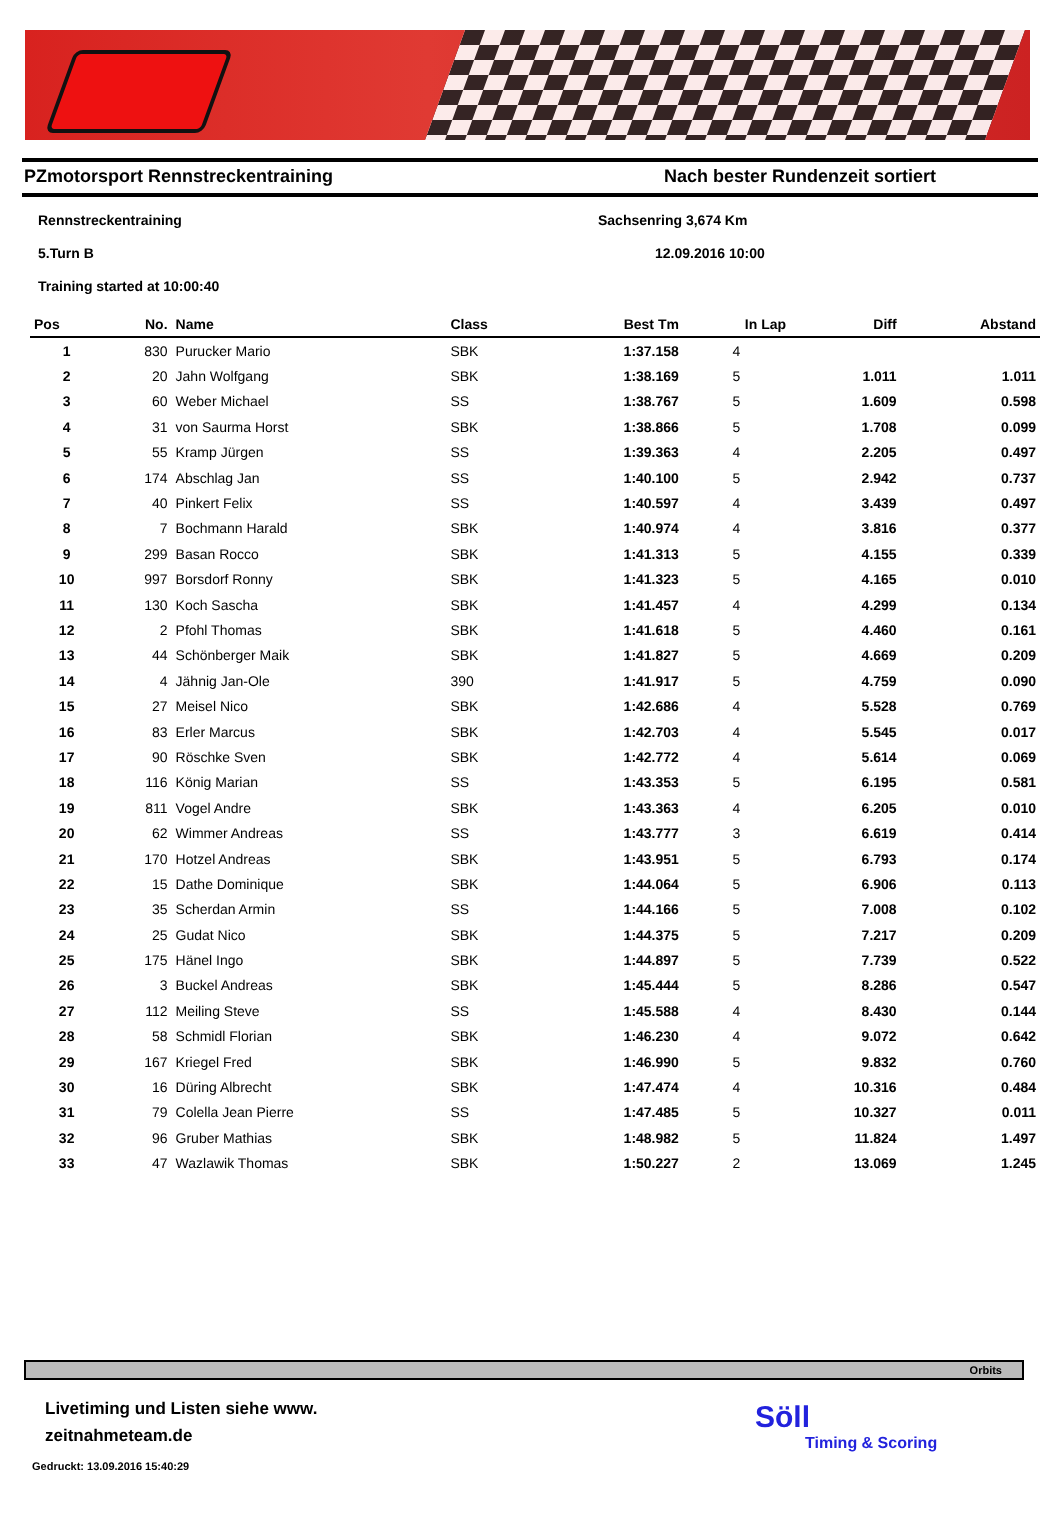PZmotorsport Rennstreckentraining Nach bester Rundenzeit sortiert
Rennstreckentraining Sachsenring 3,674 Km
5.Turn B 12.09.2016 10:00
Training started at 10:00:40
| Pos | No. | Name | Class | Best Tm | In Lap | Diff | Abstand |
| --- | --- | --- | --- | --- | --- | --- | --- |
| 1 | 830 | Purucker Mario | SBK | 1:37.158 | 4 | | |
| 2 | 20 | Jahn Wolfgang | SBK | 1:38.169 | 5 | 1.011 | 1.011 |
| 3 | 60 | Weber Michael | SS | 1:38.767 | 5 | 1.609 | 0.598 |
| 4 | 31 | von Saurma Horst | SBK | 1:38.866 | 5 | 1.708 | 0.099 |
| 5 | 55 | Kramp Jürgen | SS | 1:39.363 | 4 | 2.205 | 0.497 |
| 6 | 174 | Abschlag Jan | SS | 1:40.100 | 5 | 2.942 | 0.737 |
| 7 | 40 | Pinkert Felix | SS | 1:40.597 | 4 | 3.439 | 0.497 |
| 8 | 7 | Bochmann Harald | SBK | 1:40.974 | 4 | 3.816 | 0.377 |
| 9 | 299 | Basan Rocco | SBK | 1:41.313 | 5 | 4.155 | 0.339 |
| 10 | 997 | Borsdorf Ronny | SBK | 1:41.323 | 5 | 4.165 | 0.010 |
| 11 | 130 | Koch Sascha | SBK | 1:41.457 | 4 | 4.299 | 0.134 |
| 12 | 2 | Pfohl Thomas | SBK | 1:41.618 | 5 | 4.460 | 0.161 |
| 13 | 44 | Schönberger Maik | SBK | 1:41.827 | 5 | 4.669 | 0.209 |
| 14 | 4 | Jähnig Jan-Ole | 390 | 1:41.917 | 5 | 4.759 | 0.090 |
| 15 | 27 | Meisel Nico | SBK | 1:42.686 | 4 | 5.528 | 0.769 |
| 16 | 83 | Erler Marcus | SBK | 1:42.703 | 4 | 5.545 | 0.017 |
| 17 | 90 | Röschke Sven | SBK | 1:42.772 | 4 | 5.614 | 0.069 |
| 18 | 116 | König Marian | SS | 1:43.353 | 5 | 6.195 | 0.581 |
| 19 | 811 | Vogel Andre | SBK | 1:43.363 | 4 | 6.205 | 0.010 |
| 20 | 62 | Wimmer Andreas | SS | 1:43.777 | 3 | 6.619 | 0.414 |
| 21 | 170 | Hotzel Andreas | SBK | 1:43.951 | 5 | 6.793 | 0.174 |
| 22 | 15 | Dathe Dominique | SBK | 1:44.064 | 5 | 6.906 | 0.113 |
| 23 | 35 | Scherdan Armin | SS | 1:44.166 | 5 | 7.008 | 0.102 |
| 24 | 25 | Gudat Nico | SBK | 1:44.375 | 5 | 7.217 | 0.209 |
| 25 | 175 | Hänel Ingo | SBK | 1:44.897 | 5 | 7.739 | 0.522 |
| 26 | 3 | Buckel Andreas | SBK | 1:45.444 | 5 | 8.286 | 0.547 |
| 27 | 112 | Meiling Steve | SS | 1:45.588 | 4 | 8.430 | 0.144 |
| 28 | 58 | Schmidl Florian | SBK | 1:46.230 | 4 | 9.072 | 0.642 |
| 29 | 167 | Kriegel Fred | SBK | 1:46.990 | 5 | 9.832 | 0.760 |
| 30 | 16 | Düring Albrecht | SBK | 1:47.474 | 4 | 10.316 | 0.484 |
| 31 | 79 | Colella Jean Pierre | SS | 1:47.485 | 5 | 10.327 | 0.011 |
| 32 | 96 | Gruber Mathias | SBK | 1:48.982 | 5 | 11.824 | 1.497 |
| 33 | 47 | Wazlawik Thomas | SBK | 1:50.227 | 2 | 13.069 | 1.245 |
Orbits
Livetiming und Listen siehe www.
zeitnahmeteam.de
Gedruckt: 13.09.2016 15:40:29
Söll
Timing & Scoring